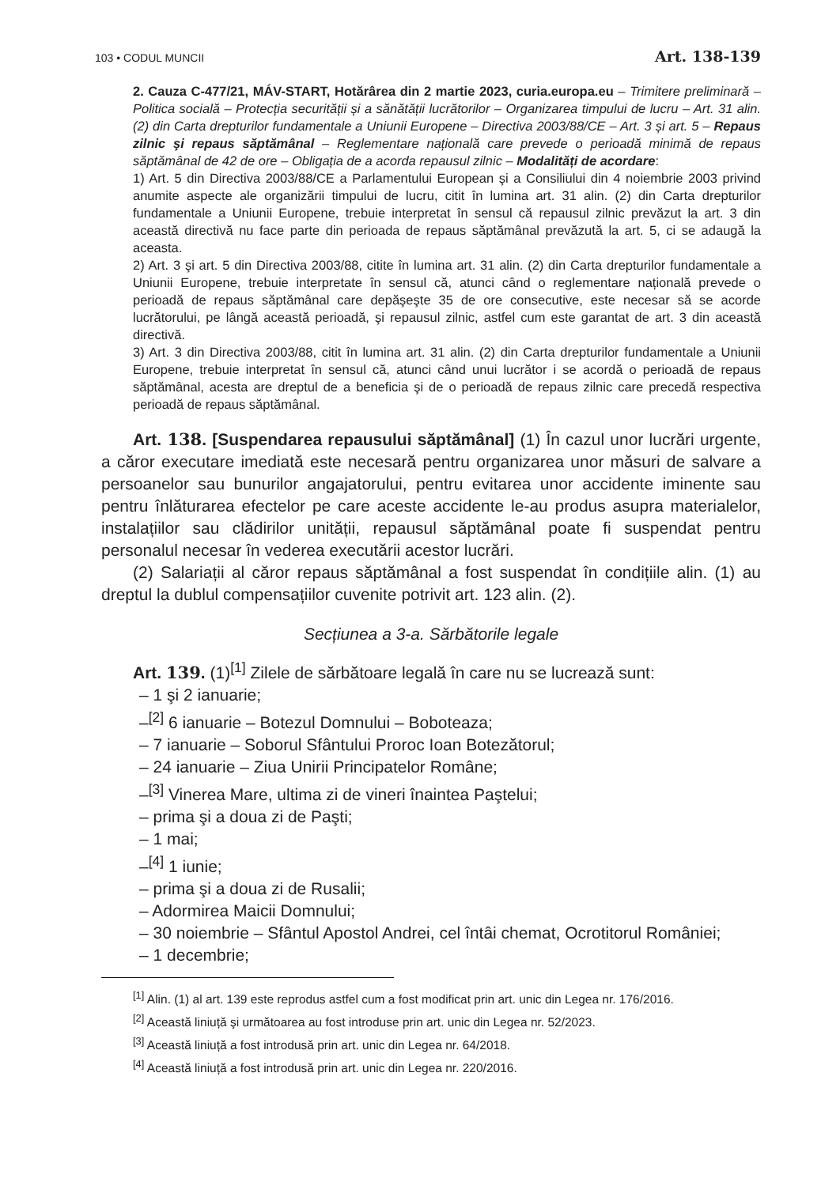103 • CODUL MUNCII Art. 138-139
2. Cauza C-477/21, MÁV-START, Hotărârea din 2 martie 2023, curia.europa.eu – Trimitere preliminară – Politica socială – Protecția securității și a sănătății lucrătorilor – Organizarea timpului de lucru – Art. 31 alin. (2) din Carta drepturilor fundamentale a Uniunii Europene – Directiva 2003/88/CE – Art. 3 și art. 5 – Repaus zilnic şi repaus săptămânal – Reglementare națională care prevede o perioadă minimă de repaus săptămânal de 42 de ore – Obligația de a acorda repausul zilnic – Modalități de acordare:
1) Art. 5 din Directiva 2003/88/CE a Parlamentului European şi a Consiliului din 4 noiembrie 2003 privind anumite aspecte ale organizării timpului de lucru, citit în lumina art. 31 alin. (2) din Carta drepturilor fundamentale a Uniunii Europene, trebuie interpretat în sensul că repausul zilnic prevăzut la art. 3 din această directivă nu face parte din perioada de repaus săptămânal prevăzută la art. 5, ci se adaugă la aceasta.
2) Art. 3 şi art. 5 din Directiva 2003/88, citite în lumina art. 31 alin. (2) din Carta drepturilor fundamentale a Uniunii Europene, trebuie interpretate în sensul că, atunci când o reglementare națională prevede o perioadă de repaus săptămânal care depăşeşte 35 de ore consecutive, este necesar să se acorde lucrătorului, pe lângă această perioadă, şi repausul zilnic, astfel cum este garantat de art. 3 din această directivă.
3) Art. 3 din Directiva 2003/88, citit în lumina art. 31 alin. (2) din Carta drepturilor fundamentale a Uniunii Europene, trebuie interpretat în sensul că, atunci când unui lucrător i se acordă o perioadă de repaus săptămânal, acesta are dreptul de a beneficia şi de o perioadă de repaus zilnic care precedă respectiva perioadă de repaus săptămânal.
Art. 138. [Suspendarea repausului săptămânal] (1) În cazul unor lucrări urgente, a căror executare imediată este necesară pentru organizarea unor măsuri de salvare a persoanelor sau bunurilor angajatorului, pentru evitarea unor accidente iminente sau pentru înlăturarea efectelor pe care aceste accidente le-au produs asupra materialelor, instalațiilor sau clădirilor unității, repausul săptămânal poate fi suspendat pentru personalul necesar în vederea executării acestor lucrări.
(2) Salariații al căror repaus săptămânal a fost suspendat în condițiile alin. (1) au dreptul la dublul compensațiilor cuvenite potrivit art. 123 alin. (2).
Secțiunea a 3-a. Sărbătorile legale
Art. 139. (1)<sup>[1]</sup> Zilele de sărbătoare legală în care nu se lucrează sunt:
– 1 şi 2 ianuarie;
–<sup>[2]</sup> 6 ianuarie – Botezul Domnului – Boboteaza;
– 7 ianuarie – Soborul Sfântului Proroc Ioan Botezătorul;
– 24 ianuarie – Ziua Unirii Principatelor Române;
–<sup>[3]</sup> Vinerea Mare, ultima zi de vineri înaintea Paştelui;
– prima şi a doua zi de Paşti;
– 1 mai;
–<sup>[4]</sup> 1 iunie;
– prima şi a doua zi de Rusalii;
– Adormirea Maicii Domnului;
– 30 noiembrie – Sfântul Apostol Andrei, cel întâi chemat, Ocrotitorul României;
– 1 decembrie;
<sup>[1]</sup> Alin. (1) al art. 139 este reprodus astfel cum a fost modificat prin art. unic din Legea nr. 176/2016.
<sup>[2]</sup> Această liniuță şi următoarea au fost introduse prin art. unic din Legea nr. 52/2023.
<sup>[3]</sup> Această liniuță a fost introdusă prin art. unic din Legea nr. 64/2018.
<sup>[4]</sup> Această liniuță a fost introdusă prin art. unic din Legea nr. 220/2016.